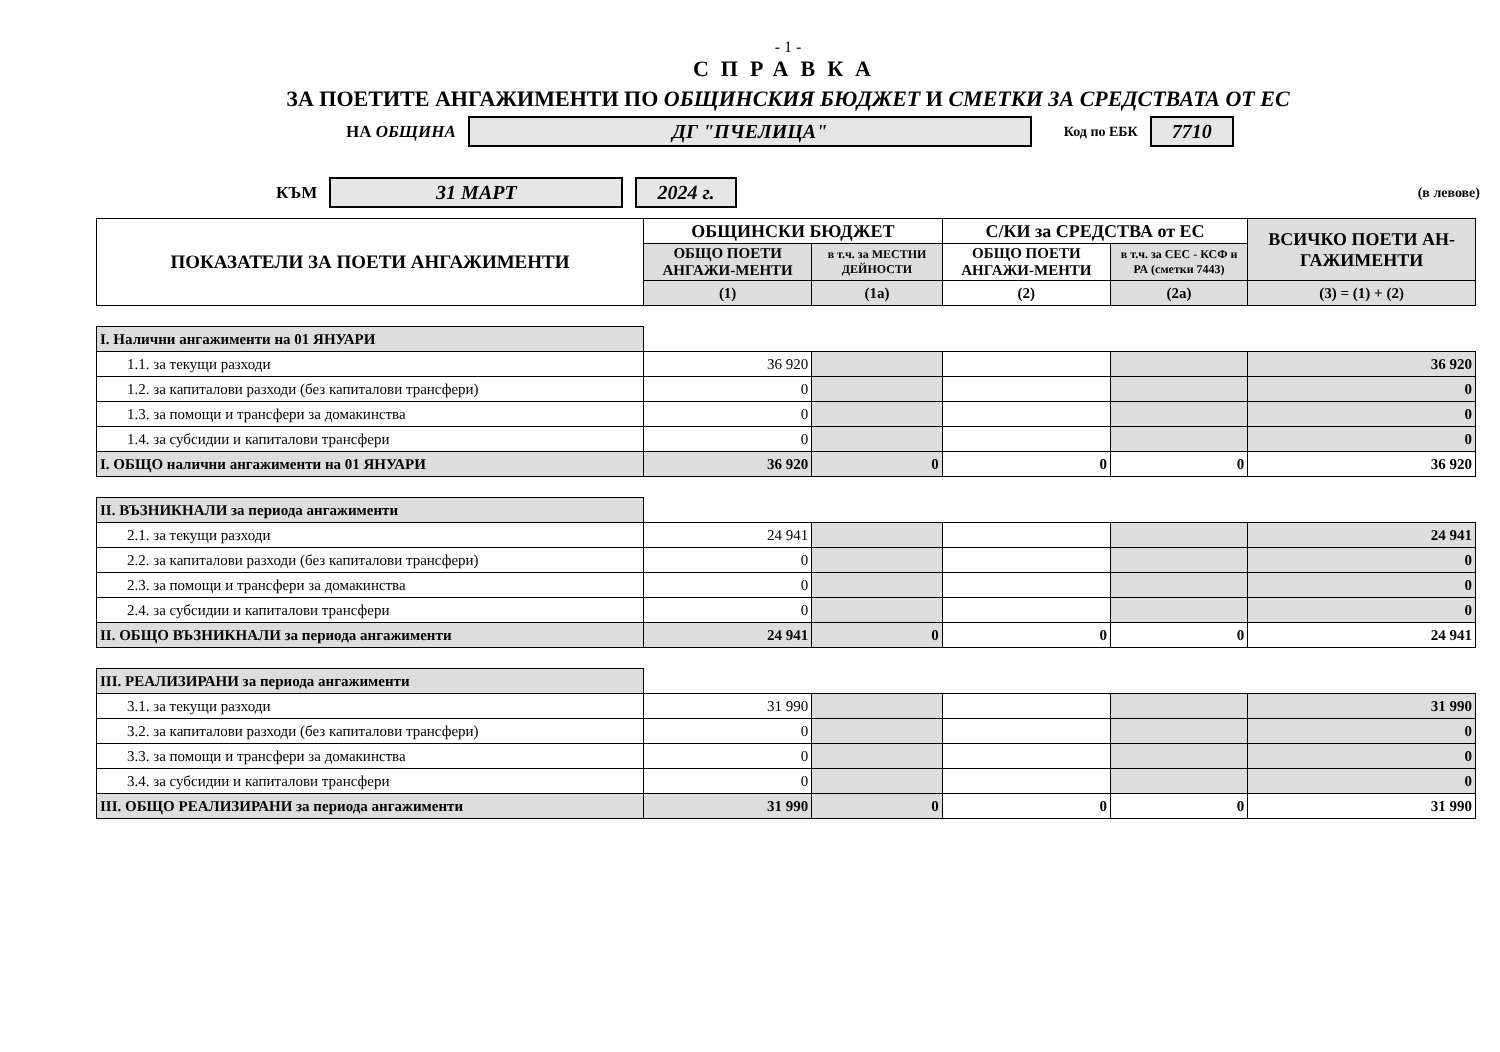- 1 -
СПРАВКА
ЗА ПОЕТИТЕ АНГАЖИМЕНТИ ПО ОБЩИНСКИЯ БЮДЖЕТ И СМЕТКИ ЗА СРЕДСТВАТА ОТ ЕС
НА ОБЩИНА ДГ "ПЧЕЛИЦА" Код по ЕБК 7710
КЪМ 31 МАРТ 2024 г. (в левове)
| ПОКАЗАТЕЛИ ЗА ПОЕТИ АНГАЖИМЕНТИ | ОБЩИНСКИ БЮДЖЕТ | | С/КИ за СРЕДСТВА от ЕС | | ВСИЧКО ПОЕТИ АН-ГАЖИМЕНТИ |
| --- | --- | --- | --- | --- | --- |
| | ОБЩО ПОЕТИ АНГАЖИ-МЕНТИ | в т.ч. за МЕСТНИ ДЕЙНОСТИ | ОБЩО ПОЕТИ АНГАЖИ-МЕНТИ | в т.ч. за СЕС - КСФ и РА (сметки 7443) | |
| | (1) | (1а) | (2) | (2а) | (3) = (1) + (2) |
| I. Налични ангажименти на 01 ЯНУАРИ | | | | | |
| 1.1. за текущи разходи | 36 920 | | | | 36 920 |
| 1.2. за капиталови разходи (без капиталови трансфери) | 0 | | | | 0 |
| 1.3. за помощи и трансфери за домакинства | 0 | | | | 0 |
| 1.4. за субсидии и капиталови трансфери | 0 | | | | 0 |
| I. ОБЩО налични ангажименти на 01 ЯНУАРИ | 36 920 | 0 | 0 | 0 | 36 920 |
| II. ВЪЗНИКНАЛИ за периода ангажименти | | | | | |
| 2.1. за текущи разходи | 24 941 | | | | 24 941 |
| 2.2. за капиталови разходи (без капиталови трансфери) | 0 | | | | 0 |
| 2.3. за помощи и трансфери за домакинства | 0 | | | | 0 |
| 2.4. за субсидии и капиталови трансфери | 0 | | | | 0 |
| II. ОБЩО ВЪЗНИКНАЛИ за периода ангажименти | 24 941 | 0 | 0 | 0 | 24 941 |
| III. РЕАЛИЗИРАНИ за периода ангажименти | | | | | |
| 3.1. за текущи разходи | 31 990 | | | | 31 990 |
| 3.2. за капиталови разходи (без капиталови трансфери) | 0 | | | | 0 |
| 3.3. за помощи и трансфери за домакинства | 0 | | | | 0 |
| 3.4. за субсидии и капиталови трансфери | 0 | | | | 0 |
| III. ОБЩО РЕАЛИЗИРАНИ за периода ангажименти | 31 990 | 0 | 0 | 0 | 31 990 |